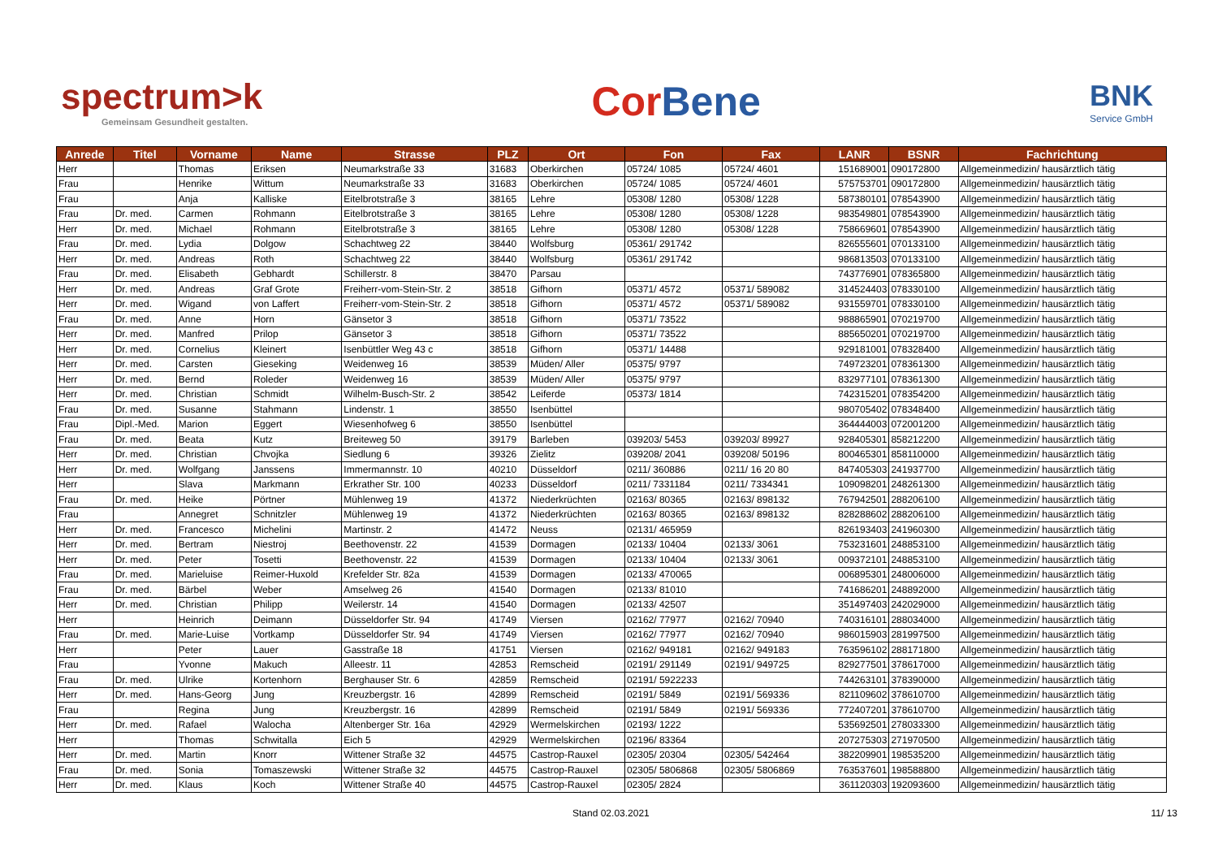spectrum>k
Gemeinsam Gesundheit gestalten.
Cor Bene
BNK
Service GmbH
| Anrede | Titel | Vorname | Name | Strasse | PLZ | Ort | Fon | Fax | LANR | BSNR | Fachrichtung |
| --- | --- | --- | --- | --- | --- | --- | --- | --- | --- | --- | --- |
| Herr | | Thomas | Eriksen | Neumarkstraße 33 | 31683 | Oberkirchen | 05724/ 1085 | 05724/ 4601 | 151689001 | 090172800 | Allgemeinmedizin/ hausärztlich tätig |
| Frau | | Henrike | Wittum | Neumarkstraße 33 | 31683 | Oberkirchen | 05724/ 1085 | 05724/ 4601 | 575753701 | 090172800 | Allgemeinmedizin/ hausärztlich tätig |
| Frau | | Anja | Kalliske | Eitelbrotstraße 3 | 38165 | Lehre | 05308/ 1280 | 05308/ 1228 | 587380101 | 078543900 | Allgemeinmedizin/ hausärztlich tätig |
| Frau | Dr. med. | Carmen | Rohmann | Eitelbrotstraße 3 | 38165 | Lehre | 05308/ 1280 | 05308/ 1228 | 983549801 | 078543900 | Allgemeinmedizin/ hausärztlich tätig |
| Herr | Dr. med. | Michael | Rohmann | Eitelbrotstraße 3 | 38165 | Lehre | 05308/ 1280 | 05308/ 1228 | 758669601 | 078543900 | Allgemeinmedizin/ hausärztlich tätig |
| Frau | Dr. med. | Lydia | Dolgow | Schachtweg 22 | 38440 | Wolfsburg | 05361/ 291742 | | 826555601 | 070133100 | Allgemeinmedizin/ hausärztlich tätig |
| Herr | Dr. med. | Andreas | Roth | Schachtweg 22 | 38440 | Wolfsburg | 05361/ 291742 | | 986813503 | 070133100 | Allgemeinmedizin/ hausärztlich tätig |
| Frau | Dr. med. | Elisabeth | Gebhardt | Schillerstr. 8 | 38470 | Parsau | | | 743776901 | 078365800 | Allgemeinmedizin/ hausärztlich tätig |
| Herr | Dr. med. | Andreas | Graf Grote | Freiherr-vom-Stein-Str. 2 | 38518 | Gifhorn | 05371/ 4572 | 05371/ 589082 | 314524403 | 078330100 | Allgemeinmedizin/ hausärztlich tätig |
| Herr | Dr. med. | Wigand | von Laffert | Freiherr-vom-Stein-Str. 2 | 38518 | Gifhorn | 05371/ 4572 | 05371/ 589082 | 931559701 | 078330100 | Allgemeinmedizin/ hausärztlich tätig |
| Frau | Dr. med. | Anne | Horn | Gänsetor 3 | 38518 | Gifhorn | 05371/ 73522 | | 988865901 | 070219700 | Allgemeinmedizin/ hausärztlich tätig |
| Herr | Dr. med. | Manfred | Prilop | Gänsetor 3 | 38518 | Gifhorn | 05371/ 73522 | | 885650201 | 070219700 | Allgemeinmedizin/ hausärztlich tätig |
| Herr | Dr. med. | Cornelius | Kleinert | Isenbüttler Weg 43 c | 38518 | Gifhorn | 05371/ 14488 | | 929181001 | 078328400 | Allgemeinmedizin/ hausärztlich tätig |
| Herr | Dr. med. | Carsten | Gieseking | Weidenweg 16 | 38539 | Müden/ Aller | 05375/ 9797 | | 749723201 | 078361300 | Allgemeinmedizin/ hausärztlich tätig |
| Herr | Dr. med. | Bernd | Roleder | Weidenweg 16 | 38539 | Müden/ Aller | 05375/ 9797 | | 832977101 | 078361300 | Allgemeinmedizin/ hausärztlich tätig |
| Herr | Dr. med. | Christian | Schmidt | Wilhelm-Busch-Str. 2 | 38542 | Leiferde | 05373/ 1814 | | 742315201 | 078354200 | Allgemeinmedizin/ hausärztlich tätig |
| Frau | Dr. med. | Susanne | Stahmann | Lindenstr. 1 | 38550 | Isenbüttel | | | 980705402 | 078348400 | Allgemeinmedizin/ hausärztlich tätig |
| Frau | Dipl.-Med. | Marion | Eggert | Wiesenhofweg 6 | 38550 | Isenbüttel | | | 364444003 | 072001200 | Allgemeinmedizin/ hausärztlich tätig |
| Frau | Dr. med. | Beata | Kutz | Breiteweg 50 | 39179 | Barleben | 039203/ 5453 | 039203/ 89927 | 928405301 | 858212200 | Allgemeinmedizin/ hausärztlich tätig |
| Herr | Dr. med. | Christian | Chvojka | Siedlung 6 | 39326 | Zielitz | 039208/ 2041 | 039208/ 50196 | 800465301 | 858110000 | Allgemeinmedizin/ hausärztlich tätig |
| Herr | Dr. med. | Wolfgang | Janssens | Immermannstr. 10 | 40210 | Düsseldorf | 0211/ 360886 | 0211/ 16 20 80 | 847405303 | 241937700 | Allgemeinmedizin/ hausärztlich tätig |
| Herr | | Slava | Markmann | Erkrather Str. 100 | 40233 | Düsseldorf | 0211/ 7331184 | 0211/ 7334341 | 109098201 | 248261300 | Allgemeinmedizin/ hausärztlich tätig |
| Frau | Dr. med. | Heike | Pörtner | Mühlenweg 19 | 41372 | Niederkrüchten | 02163/ 80365 | 02163/ 898132 | 767942501 | 288206100 | Allgemeinmedizin/ hausärztlich tätig |
| Frau | | Annegret | Schnitzler | Mühlenweg 19 | 41372 | Niederkrüchten | 02163/ 80365 | 02163/ 898132 | 828288602 | 288206100 | Allgemeinmedizin/ hausärztlich tätig |
| Herr | Dr. med. | Francesco | Michelini | Martinstr. 2 | 41472 | Neuss | 02131/ 465959 | | 826193403 | 241960300 | Allgemeinmedizin/ hausärztlich tätig |
| Herr | Dr. med. | Bertram | Niestroj | Beethovenstr. 22 | 41539 | Dormagen | 02133/ 10404 | 02133/ 3061 | 753231601 | 248853100 | Allgemeinmedizin/ hausärztlich tätig |
| Herr | Dr. med. | Peter | Tosetti | Beethovenstr. 22 | 41539 | Dormagen | 02133/ 10404 | 02133/ 3061 | 009372101 | 248853100 | Allgemeinmedizin/ hausärztlich tätig |
| Frau | Dr. med. | Marieluise | Reimer-Huxold | Krefelder Str. 82a | 41539 | Dormagen | 02133/ 470065 | | 006895301 | 248006000 | Allgemeinmedizin/ hausärztlich tätig |
| Frau | Dr. med. | Bärbel | Weber | Amselweg 26 | 41540 | Dormagen | 02133/ 81010 | | 741686201 | 248892000 | Allgemeinmedizin/ hausärztlich tätig |
| Herr | Dr. med. | Christian | Philipp | Weilerstr. 14 | 41540 | Dormagen | 02133/ 42507 | | 351497403 | 242029000 | Allgemeinmedizin/ hausärztlich tätig |
| Herr | | Heinrich | Deimann | Düsseldorfer Str. 94 | 41749 | Viersen | 02162/ 77977 | 02162/ 70940 | 740316101 | 288034000 | Allgemeinmedizin/ hausärztlich tätig |
| Frau | Dr. med. | Marie-Luise | Vortkamp | Düsseldorfer Str. 94 | 41749 | Viersen | 02162/ 77977 | 02162/ 70940 | 986015903 | 281997500 | Allgemeinmedizin/ hausärztlich tätig |
| Herr | | Peter | Lauer | Gasstraße 18 | 41751 | Viersen | 02162/ 949181 | 02162/ 949183 | 763596102 | 288171800 | Allgemeinmedizin/ hausärztlich tätig |
| Frau | | Yvonne | Makuch | Alleestr. 11 | 42853 | Remscheid | 02191/ 291149 | 02191/ 949725 | 829277501 | 378617000 | Allgemeinmedizin/ hausärztlich tätig |
| Frau | Dr. med. | Ulrike | Kortenhorn | Berghauser Str. 6 | 42859 | Remscheid | 02191/ 5922233 | | 744263101 | 378390000 | Allgemeinmedizin/ hausärztlich tätig |
| Herr | Dr. med. | Hans-Georg | Jung | Kreuzbergstr. 16 | 42899 | Remscheid | 02191/ 5849 | 02191/ 569336 | 821109602 | 378610700 | Allgemeinmedizin/ hausärztlich tätig |
| Frau | | Regina | Jung | Kreuzbergstr. 16 | 42899 | Remscheid | 02191/ 5849 | 02191/ 569336 | 772407201 | 378610700 | Allgemeinmedizin/ hausärztlich tätig |
| Herr | Dr. med. | Rafael | Walocha | Altenberger Str. 16a | 42929 | Wermelskirchen | 02193/ 1222 | | 535692501 | 278033300 | Allgemeinmedizin/ hausärztlich tätig |
| Herr | | Thomas | Schwitalla | Eich 5 | 42929 | Wermelskirchen | 02196/ 83364 | | 207275303 | 271970500 | Allgemeinmedizin/ hausärztlich tätig |
| Herr | Dr. med. | Martin | Knorr | Wittener Straße 32 | 44575 | Castrop-Rauxel | 02305/ 20304 | 02305/ 542464 | 382209901 | 198535200 | Allgemeinmedizin/ hausärztlich tätig |
| Frau | Dr. med. | Sonia | Tomaszewski | Wittener Straße 32 | 44575 | Castrop-Rauxel | 02305/ 5806868 | 02305/ 5806869 | 763537601 | 198588800 | Allgemeinmedizin/ hausärztlich tätig |
| Herr | Dr. med. | Klaus | Koch | Wittener Straße 40 | 44575 | Castrop-Rauxel | 02305/ 2824 | | 361120303 | 192093600 | Allgemeinmedizin/ hausärztlich tätig |
Stand 02.03.2021 11/ 13